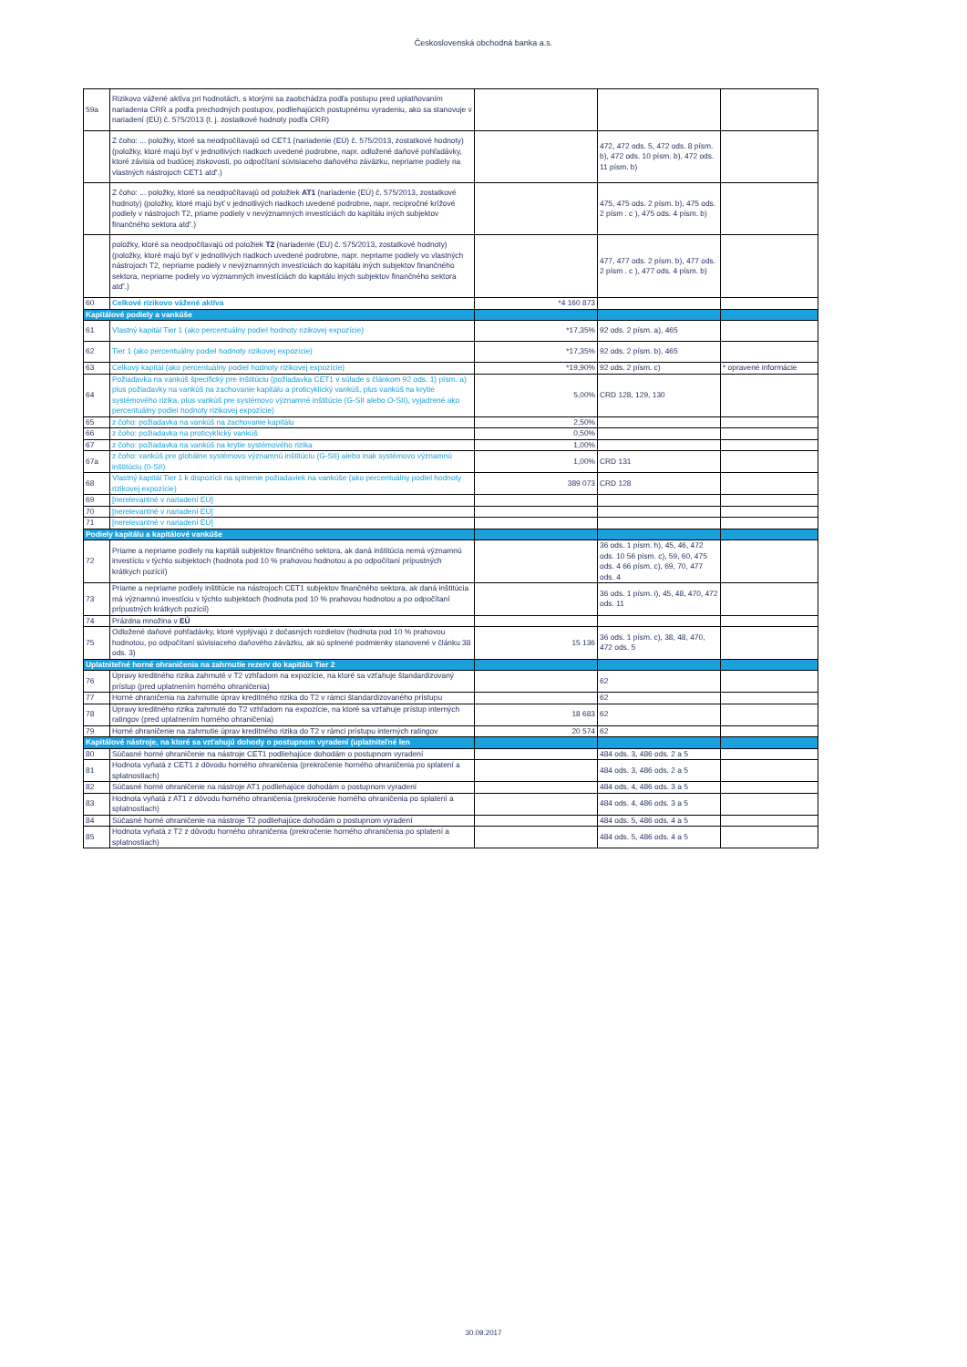Československá obchodná banka a.s.
| 59a | Rizikovo vážené aktíva pri hodnotách, s ktorými sa zaobchádza podľa postupu pred uplatňovaním nariadenia CRR a podľa prechodných postupov, podliehajúcich postupnému vyradeniu, ako sa stanovuje v nariadení (EÚ) č. 575/2013 (t. j. zostatkové hodnoty podľa CRR) | | | |
| | Z čoho: ... položky, ktoré sa neodpočítavajú od CET1 (nariadenie (EÚ) č. 575/2013, zostatkové hodnoty) (položky, ktoré majú byť v jednotlivých riadkoch uvedené podrobne, napr. odložené daňové pohľadávky, ktoré závisia od budúcej ziskovosti, po odpočítaní súvisiaceho daňového záväzku, nepriame podiely na vlastných nástrojoch CET1 atď'.) | | 472, 472 ods. 5, 472 ods. 8 písm. b), 472 ods. 10 písm. b), 472 ods. 11 písm. b) | |
| | Z čoho: ... položky, ktoré sa neodpočítavajú od položiek AT1 (nariadenie (EÚ) č. 575/2013, zostatkové hodnoty) (položky, ktoré majú byť v jednotlivých riadkoch uvedené podrobne, napr. recipročné krížové podiely v nástrojoch T2, priame podiely v nevýznamných investíciách do kapitálu iných subjektov finančného sektora atď'.) | | 475, 475 ods. 2 písm. b), 475 ods. 2 písm . c ), 475 ods. 4 písm. b) | |
| | položky, ktoré sa neodpočítavajú od položiek T2 (nariadenie (EU) č. 575/2013, zostatkové hodnoty) (položky, ktoré majú byť v jednotlivých riadkoch uvedené podrobne, napr. nepriame podiely vo vlastných nástrojoch T2, nepriame podiely v nevýznamných investíciách do kapitálu iných subjektov finančného sektora, nepriame podiely vo významných investíciách do kapitálu iných subjektov finančného sektora atď'.) | | 477, 477 ods. 2 písm. b), 477 ods. 2 písm . c ), 477 ods. 4 písm. b) | |
| 60 | Celkové rizikovo vážené aktíva | *4 160 873 | | |
| Kapitálové podiely a vankúše | | | | |
| 61 | Vlastný kapitál Tier 1 (ako percentuálny podiel hodnoty rizikovej expozície) | *17,35% | 92 ods. 2 písm. a), 465 | |
| 62 | Tier 1 (ako percentuálny podiel hodnoty rizikovej expozície) | *17,35% | 92 ods. 2 písm. b), 465 | |
| 63 | Celkový kapitál (ako percentuálny podiel hodnoty rizikovej expozície) | *19,90% | 92 ods. 2 písm. c) | * opravené informácie |
| 64 | Požiadavka na vankúš špecifický pre inštitúciu (požiadavka CET1 v súlade s článkom 92 ods. 1) písm. a) plus požiadavky na vankúš na zachovanie kapitálu a proticyklický vankúš, plus vankúš na krytie systémového rizika, plus vankúš pre systémovo významné inštitúcie (G-SII alebo O-SII), vyjadrené ako percentuálny podiel hodnoty rizikovej expozície) | 5,00% | CRD 128, 129, 130 | |
| 65 | z čoho: požiadavka na vankúš na zachovanie kapitálu | 2,50% | | |
| 66 | z čoho: požiadavka na proticyklický vankúš | 0,50% | | |
| 67 | z čoho: požiadavka na vankúš na krytie systémového rizika | 1,00% | | |
| 67a | z čoho: vankúš pre globálne systémovo významnú inštitúciu (G-SII) alebo inak systémovo významnú inštitúciu (0-SII) | 1,00% | CRD 131 | |
| 68 | Vlastný kapitál Tier 1 k dispozícii na splnenie požiadaviek na vankúše (ako percentuálny podiel hodnoty rizikovej expozície) | 389 073 | CRD 128 | |
| 69 | [nerelevantné v nariadení EÚ] | | | |
| 70 | [nerelevantné v nariadení EÚ] | | | |
| 71 | [nerelevantné v nariadení EÚ] | | | |
| Podiely kapitálu a kapitálové vankúše | | | | |
| 72 | Priame a nepriame podiely na kapitáli subjektov finančného sektora, ak daná inštitúcia nemá významnú investíciu v týchto subjektoch (hodnota pod 10 % prahovou hodnotou a po odpočítaní prípustných krátkych pozícií) | | 36 ods. 1 písm. h), 45, 46, 472 ods. 10 56 písm. c), 59, 60, 475 ods. 4 66 písm. c), 69, 70, 477 ods. 4 | |
| 73 | Priame a nepriame podiely inštitúcie na nástrojoch CET1 subjektov finančného sektora, ak daná inštitúcia má významnú investíciu v týchto subjektoch (hodnota pod 10 % prahovou hodnotou a po odpočítaní prípustných krátkych pozícií) | | 36 ods. 1 písm. i), 45, 48, 470, 472 ods. 11 | |
| 74 | Prázdna množina v EÚ | | | |
| 75 | Odložené daňové pohľadávky, ktoré vyplývajú z dočasných rozdielov (hodnota pod 10 % prahovou hodnotou, po odpočítaní súvisiaceho daňového záväzku, ak sú splnené podmienky stanovené v článku 38 ods. 3) | 15 136 | 36 ods. 1 písm. c), 38, 48, 470, 472 ods. 5 | |
| Uplatniteľné horné ohraničenia na zahrnutie rezerv do kapitálu Tier 2 | | | | |
| 76 | Úpravy kreditného rizika zahrnuté v T2 vzhľadom na expozície, na ktoré sa vzťahuje štandardizovaný prístup (pred uplatnením horného ohraničenia) | | 62 | |
| 77 | Horné ohraničenia na zahrnutie úprav kreditného rizika do T2 v rámci štandardizovaného prístupu | | 62 | |
| 78 | Úpravy kreditného rizika zahrnuté do T2 vzhľadom na expozície, na ktoré sa vzťahuje prístup interných ratingov (pred uplatnením horného ohraničenia) | 18 683 | 62 | |
| 79 | Horné ohraničenie na zahrnutie úprav kreditného rizika do T2 v rámci prístupu interných ratingov | 20 574 | 62 | |
| Kapitálové nástroje, na ktoré sa vzťahujú dohody o postupnom vyradení (uplatniteľné len | | | | |
| 80 | Súčasné horné ohraničenie na nástroje CET1 podliehajúce dohodám o postupnom vyradení | | 484 ods. 3, 486 ods. 2 a 5 | |
| 81 | Hodnota vyňatá z CET1 z dôvodu horného ohraničenia (prekročenie horného ohraničenia po splatení a splatnostiach) | | 484 ods. 3, 486 ods. 2 a 5 | |
| 82 | Súčasné horné ohraničenie na nástroje AT1 podliehajúce dohodám o postupnom vyradení | | 484 ods. 4, 486 ods. 3 a 5 | |
| 83 | Hodnota vyňatá z AT1 z dôvodu horného ohraničenia (prekročenie horného ohraničenia po splatení a splatnostiach) | | 484 ods. 4, 486 ods. 3 a 5 | |
| 84 | Súčasné horné ohraničenie na nástroje T2 podliehajúce dohodám o postupnom vyradení | | 484 ods. 5, 486 ods. 4 a 5 | |
| 85 | Hodnota vyňatá z T2 z dôvodu horného ohraničenia (prekročenie horného ohraničenia po splatení a splatnostiach) | | 484 ods. 5, 486 ods. 4 a 5 | |
30.09.2017